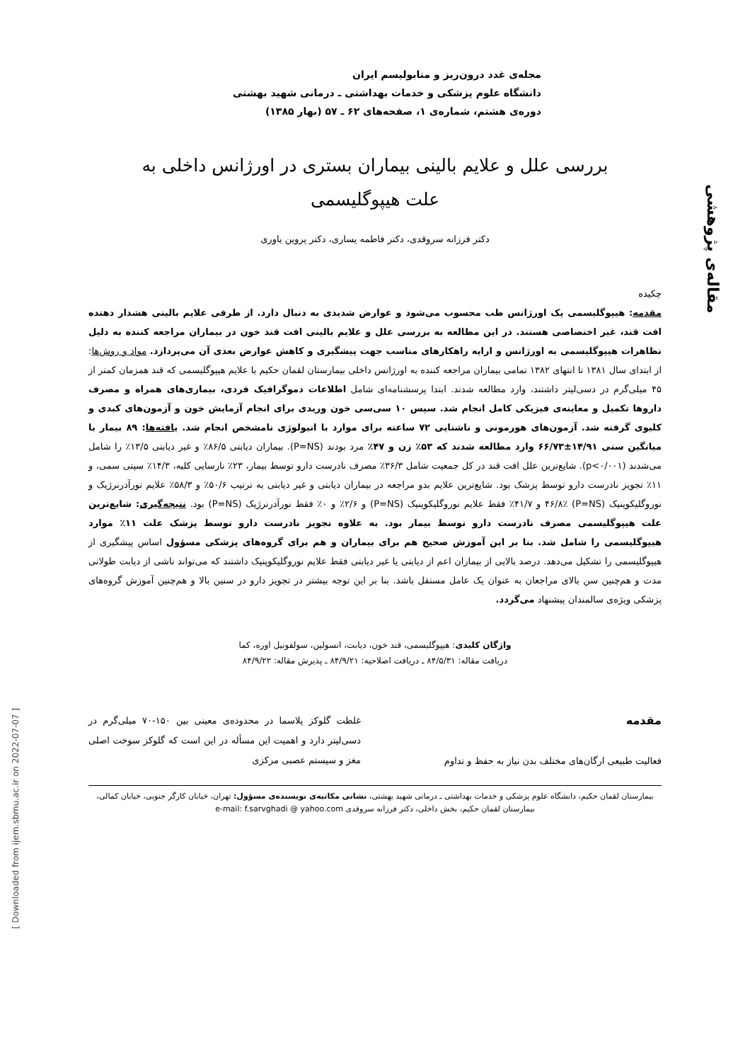مقاله‌ی پژوهشی
مجله‌ی غدد درون‌ریز و متابولیسم ایران
دانشگاه علوم پزشکی و خدمات بهداشتی ـ درمانی شهید بهشتی
دوره‌ی هشتم، شماره‌ی ۱، صفحه‌های ۶۲ ـ ۵۷ (بهار ۱۳۸۵)
بررسی علل و علایم بالینی بیماران بستری در اورژانس داخلی به
علت هیپوگلیسمی
دکتر فرزانه سروقدی، دکتر فاطمه یساری، دکتر پروین یاوری
چکیده
مقدمه: هیپوگلیسمی یک اورژانس طب محسوب می‌شود و عوارض شدیدی به دنبال دارد. از طرفی علایم بالینی هشدار دهنده افت قند، غیر اختصاصی هستند. در این مطالعه به بررسی علل و علایم بالینی افت قند خون در بیماران مراجعه کننده به دلیل تظاهرات هیپوگلیسمی به اورژانس و ارایه راهکارهای مناسب جهت پیشگیری و کاهش عوارض بعدی آن می‌پردازد. مواد و روش‌ها: از ابتدای سال ۱۳۸۱ تا انتهای ۱۳۸۲ تمامی بیماران مراجعه کننده به اورژانس داخلی بیمارستان لقمان حکیم با علایم هیپوگلیسمی که قند همزمان کمتر از ۴۵ میلی‌گرم در دسی‌لیتر داشتند، وارد مطالعه شدند. ابتدا پرسشنامه‌ای شامل اطلاعات دموگرافیک فردی، بیماری‌های همراه و مصرف داروها تکمیل و معاینه‌ی فیزیکی کامل انجام شد. سپس ۱۰ سی‌سی خون وریدی برای انجام آزمایش خون و آزمون‌های کبدی و کلیوی گرفته شد. آزمون‌های هورمونی و ناشتایی ۷۲ ساعته برای موارد با اتیولوژی نامشخص انجام شد. یافته‌ها: ۸۹ بیمار با میانگین سنی ۱۴/۹۱±۶۶/۷۳ وارد مطالعه شدند که ۵۳٪ زن و ۴۷٪ مرد بودند (P=NS). بیماران دیابتی ۸۶/۵٪ و غیر دیابتی ۱۳/۵٪ را شامل می‌شدند (p<۰/۰۰۱). شایع‌ترین علل افت قند در کل جمعیت شامل ۳۶/۳٪ مصرف نادرست دارو توسط بیمار، ۲۳٪ نارسایی کلیه، ۱۴/۳٪ سپتی سمی، و ۱۱٪ تجویز نادرست دارو توسط پزشک بود. شایع‌ترین علایم بدو مراجعه در بیماران دیابتی و غیر دیابتی به ترتیب ۵۰/۶٪ و ۵۸/۳٪ علایم نورآدرنرژیک و نوروگلیکوپنیک (P=NS) ۴۶/۸٪ و ۴۱/۷٪ فقط علایم نوروگلیکوپنیک (P=NS) و ۲/۶٪ و ۰٪ فقط نورآدرنرژیک (P=NS) بود. نتیجه‌گیری: شایع‌ترین علت هیپوگلیسمی مصرف نادرست دارو توسط بیمار بود. به علاوه تجویز نادرست دارو توسط پزشک علت ۱۱٪ موارد هیپوگلیسمی را شامل شد. بنا بر این آموزش صحیح هم برای بیماران و هم برای گروه‌های پزشکی مسؤول اساس پیشگیری از هیپوگلیسمی را تشکیل می‌دهد. درصد بالایی از بیماران اعم از دیابتی یا غیر دیابتی فقط علایم نوروگلیکوپنیک داشتند که می‌تواند ناشی از دیابت طولانی مدت و هم‌چنین سن بالای مراجعان به عنوان یک عامل مستقل باشد. بنا بر این توجه بیشتر در تجویز دارو در سنین بالا و هم‌چنین آموزش گروه‌های پزشکی ویژه‌ی سالمندان پیشنهاد می‌گردد.
واژگان کلیدی: هیپوگلیسمی، قند خون، دیابت، انسولین، سولفونیل اوره، کما
دریافت مقاله: ۸۴/۵/۳۱ ـ دریافت اصلاحیه: ۸۴/۹/۲۱ ـ پذیرش مقاله: ۸۴/۹/۲۲
مقدمه
فعالیت طبیعی ارگان‌های مختلف بدن نیاز به حفظ و تداوم
غلظت گلوکز پلاسما در محدوده‌ی معینی بین ۱۵۰-۷۰ میلی‌گرم در دسی‌لیتر دارد و اهمیت این مسأله در این است که گلوکز سوخت اصلی مغز و سیستم عصبی مرکزی
بیمارستان لقمان حکیم، دانشگاه علوم پزشکی و خدمات بهداشتی ـ درمانی شهید بهشتی، نشانی مکاتبه‌ی نویسنده‌ی مسؤول: تهران، خیابان کارگر جنوبی، خیابان کمالی، بیمارستان لقمان حکیم، بخش داخلی، دکتر فرزانه سروقدی e-mail: f.sarvghadi @ yahoo.com
[ Downloaded from ijem.sbmu.ac.ir on 2022-07-07 ]